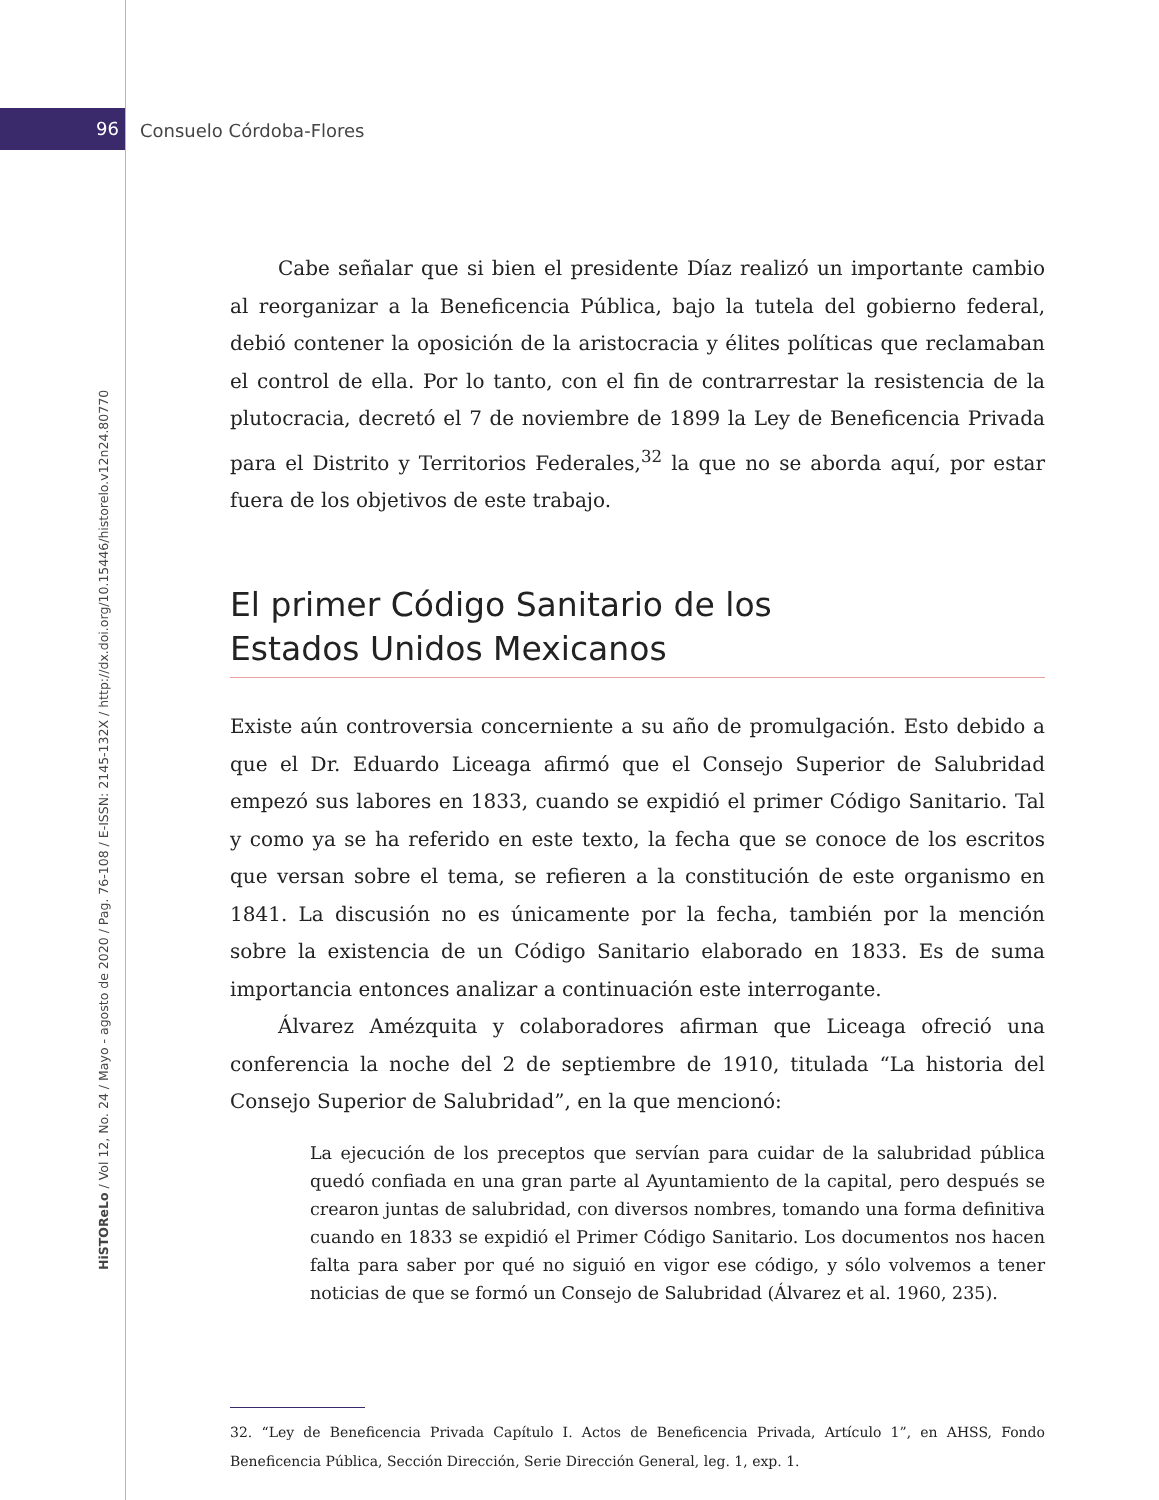96 Consuelo Córdoba-Flores
HiSTOReLo / Vol 12, No. 24 / Mayo - agosto de 2020 / Pag. 76-108 / E-ISSN: 2145-132X / http://dx.doi.org/10.15446/historelo.v12n24.80770
Cabe señalar que si bien el presidente Díaz realizó un importante cambio al reorganizar a la Beneficencia Pública, bajo la tutela del gobierno federal, debió contener la oposición de la aristocracia y élites políticas que reclamaban el control de ella. Por lo tanto, con el fin de contrarrestar la resistencia de la plutocracia, decretó el 7 de noviembre de 1899 la Ley de Beneficencia Privada para el Distrito y Territorios Federales,<sup>32</sup> la que no se aborda aquí, por estar fuera de los objetivos de este trabajo.
El primer Código Sanitario de los
Estados Unidos Mexicanos
Existe aún controversia concerniente a su año de promulgación. Esto debido a que el Dr. Eduardo Liceaga afirmó que el Consejo Superior de Salubridad empezó sus labores en 1833, cuando se expidió el primer Código Sanitario. Tal y como ya se ha referido en este texto, la fecha que se conoce de los escritos que versan sobre el tema, se refieren a la constitución de este organismo en 1841. La discusión no es únicamente por la fecha, también por la mención sobre la existencia de un Código Sanitario elaborado en 1833. Es de suma importancia entonces analizar a continuación este interrogante.
Álvarez Amézquita y colaboradores afirman que Liceaga ofreció una conferencia la noche del 2 de septiembre de 1910, titulada “La historia del Consejo Superior de Salubridad”, en la que mencionó:
La ejecución de los preceptos que servían para cuidar de la salubridad pública quedó confiada en una gran parte al Ayuntamiento de la capital, pero después se crearon juntas de salubridad, con diversos nombres, tomando una forma definitiva cuando en 1833 se expidió el Primer Código Sanitario. Los documentos nos hacen falta para saber por qué no siguió en vigor ese código, y sólo volvemos a tener noticias de que se formó un Consejo de Salubridad (Álvarez et al. 1960, 235).
32. “Ley de Beneficencia Privada Capítulo I. Actos de Beneficencia Privada, Artículo 1”, en AHSS, Fondo Beneficencia Pública, Sección Dirección, Serie Dirección General, leg. 1, exp. 1.